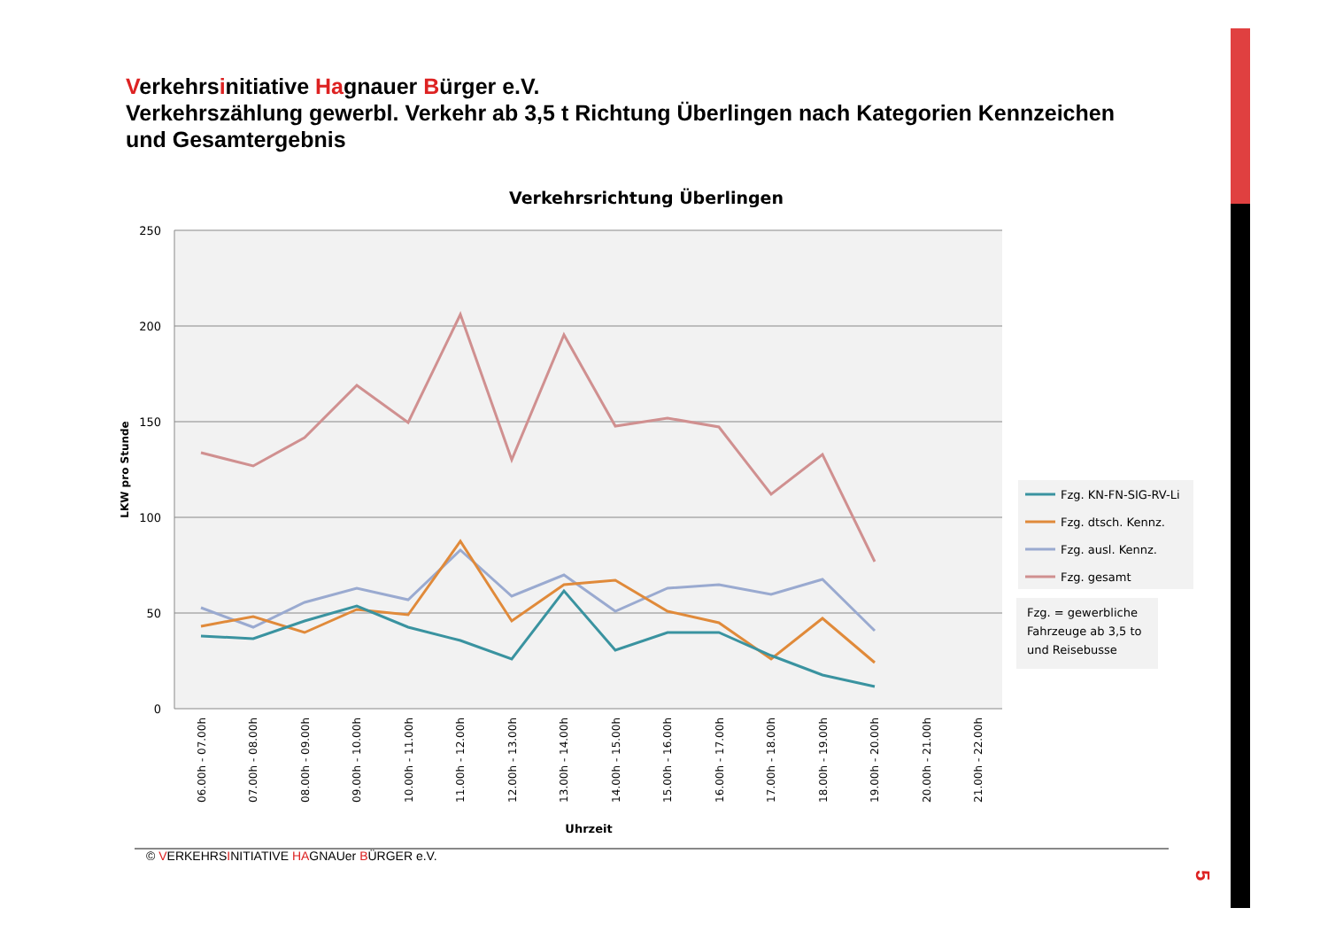Verkehrsinitiative Hagnauer Bürger e.V.
Verkehrszählung gewerbl. Verkehr ab 3,5 t Richtung Überlingen nach Kategorien Kennzeichen und Gesamtergebnis
Verkehrsrichtung Überlingen
250
200
150
100
50
0
LKW pro Stunde
06.00h - 07.00h
07.00h - 08.00h
08.00h - 09.00h
09.00h - 10.00h
10.00h - 11.00h
11.00h - 12.00h
12.00h - 13.00h
13.00h - 14.00h
14.00h - 15.00h
15.00h - 16.00h
16.00h - 17.00h
17.00h - 18.00h
18.00h - 19.00h
19.00h - 20.00h
20.00h - 21.00h
21.00h - 22.00h
Uhrzeit
Fzg. KN-FN-SIG-RV-Li
Fzg. dtsch. Kennz.
Fzg. ausl. Kennz.
Fzg. gesamt
Fzg. = gewerbliche
Fahrzeuge ab 3,5 to
und Reisebusse
© VERKEHRSINITIATIVE HAGNAUer BÜRGER e.V.
5